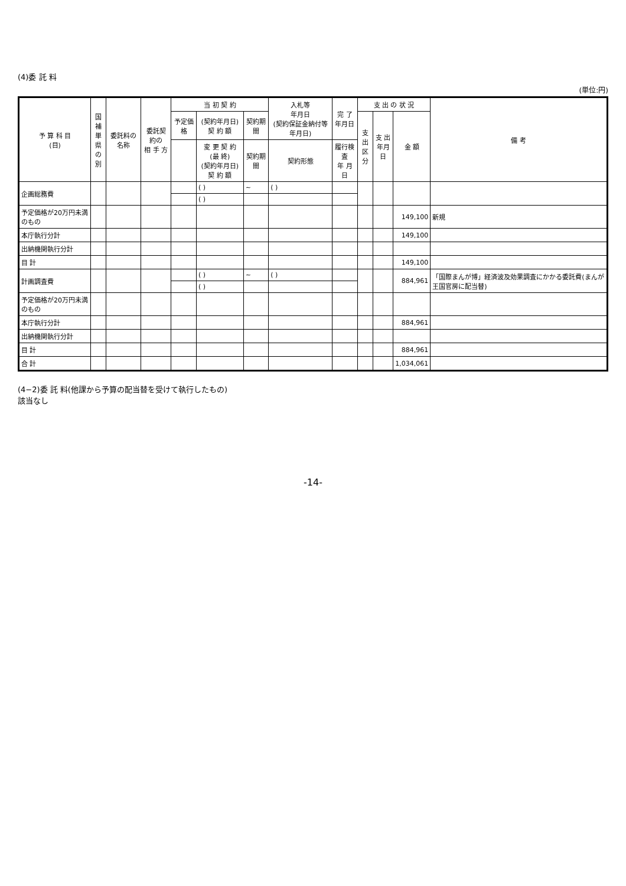(4)委 託 料
(単位:円)
| 予 算 科 目 (目) | 国補 単県 の別 | 委託料の名称 | 委託契約の 相 手 方 | 当 初 契 約 | | | 入札等 年月日 (契約保証金納付等年月日) | 完 了 年月日 | 支 出 の 状 況 | | | 備 考 |
| --- | --- | --- | --- | --- | --- | --- | --- | --- | --- | --- | --- | --- |
| | | | | 予定価格 | (契約年月日) 契 約 額 | 契約期間 | | | 支出 区分 | 支 出 年月日 | 金 額 | |
| | | | | | 変 更 契 約 (最 終) (契約年月日) 契 約 額 | 契約期間 | 契約形態 | 履行検査 年 月 日 | | | | |
| 企画総務費 | | | | | ( ) | ~ | ( ) | | | | | |
| | | | | | ( ) | | | | | | | |
| 予定価格が20万円未満のもの | | | | | | | | | | | 149,100 | 新規 |
| 本庁執行分計 | | | | | | | | | | | 149,100 | |
| 出納機関執行分計 | | | | | | | | | | | | |
| 目 計 | | | | | | | | | | | 149,100 | |
| 計画調査費 | | | | | ( ) | ~ | ( ) | | | | 884,961 | 「国際まんが博」経済波及効果調査にかかる委託費(まんが王国官房に配当替) |
| | | | | | ( ) | | | | | | | |
| 予定価格が20万円未満のもの | | | | | | | | | | | | |
| 本庁執行分計 | | | | | | | | | | | 884,961 | |
| 出納機関執行分計 | | | | | | | | | | | | |
| 目 計 | | | | | | | | | | | 884,961 | |
| 合 計 | | | | | | | | | | | 1,034,061 | |
(4−2)委 託 料(他課から予算の配当替を受けて執行したもの)
該当なし
-14-